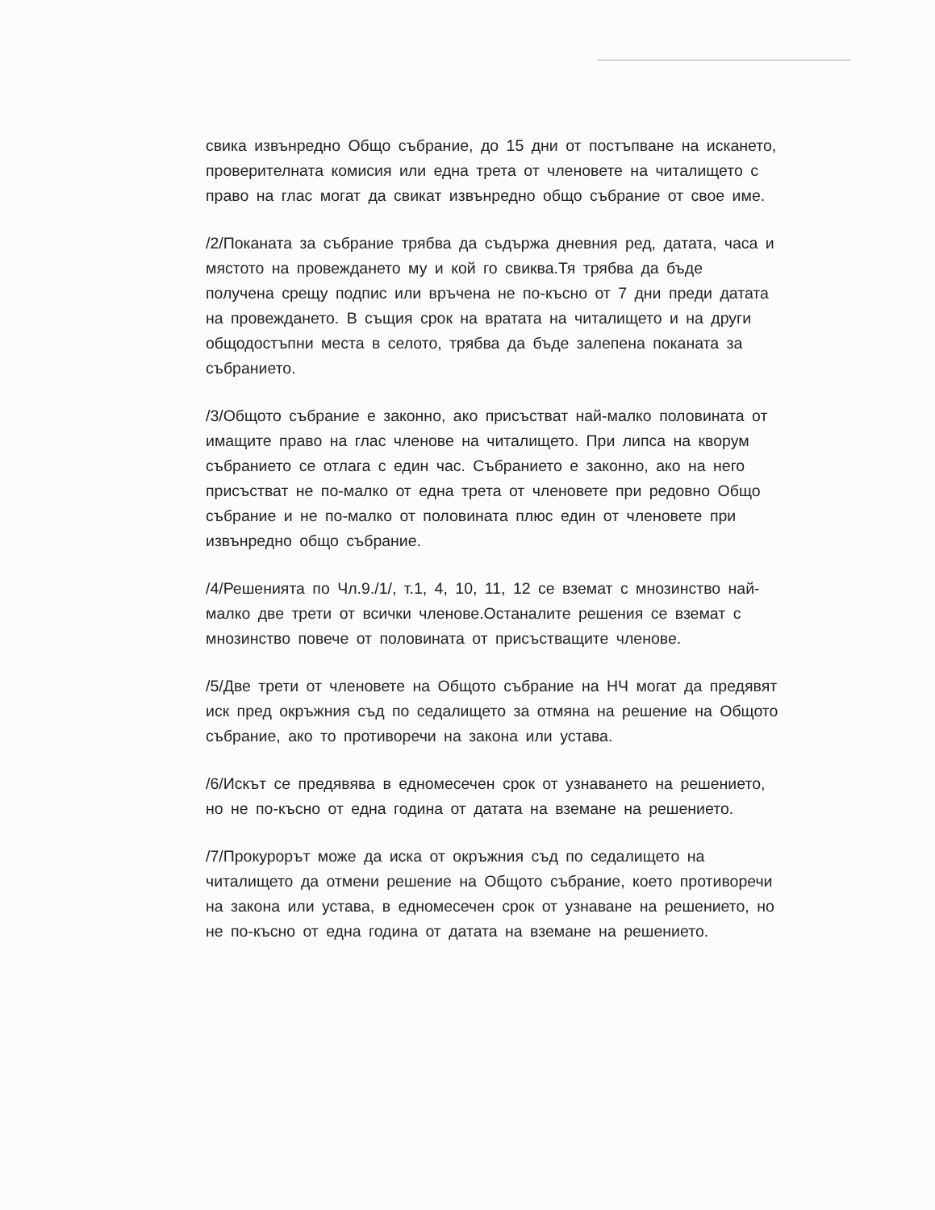свика извънредно Общо събрание, до 15 дни от постъпване на искането, проверителната комисия или една трета от членовете на читалището с право на глас могат да свикат извънредно общо събрание от свое име.
/2/Поканата за събрание трябва да съдържа дневния ред, датата, часа и мястото на провеждането му и кой го свиква.Тя трябва да бъде получена срещу подпис или връчена не по-късно от 7 дни преди датата на провеждането. В същия срок на вратата на читалището и на други общодостъпни места в селото, трябва да бъде залепена поканата за събранието.
/3/Общото събрание е законно, ако присъстват най-малко половината от имащите право на глас членове на читалището. При липса на кворум събранието се отлага с един час. Събранието е законно, ако на него присъстват не по-малко от една трета от членовете при редовно Общо събрание и не по-малко от половината плюс един от членовете при извънредно общо събрание.
/4/Решенията по Чл.9./1/, т.1, 4, 10, 11, 12 се вземат с мнозинство най-малко две трети от всички членове.Останалите решения се вземат с мнозинство повече от половината от присъстващите членове.
/5/Две трети от членовете на Общото събрание на НЧ могат да предявят иск пред окръжния съд по седалището за отмяна на решение на Общото събрание, ако то противоречи на закона или устава.
/6/Искът се предявява в едномесечен срок от узнаването на решението, но не по-късно от една година от датата на вземане на решението.
/7/Прокурорът може да иска от окръжния съд по седалището на читалището да отмени решение на Общото събрание, което противоречи на закона или устава, в едномесечен срок от узнаване на решението, но не по-късно от една година от датата на вземане на решението.